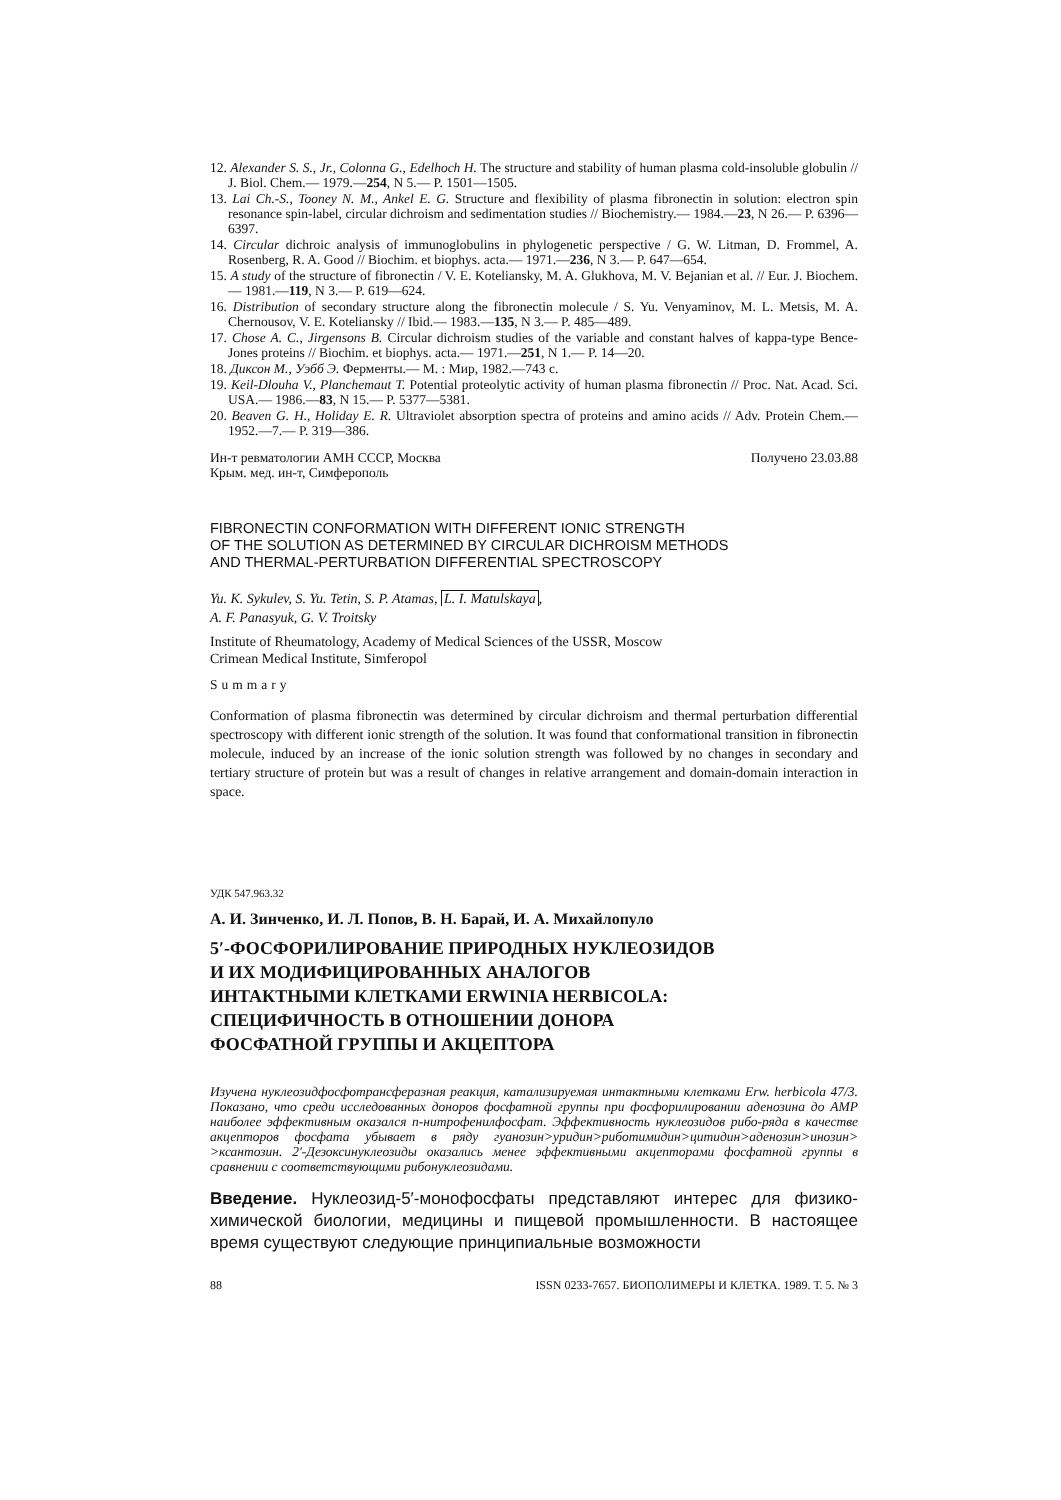12. Alexander S. S., Jr., Colonna G., Edelhoch H. The structure and stability of human plasma cold-insoluble globulin // J. Biol. Chem.— 1979.—254, N 5.— P. 1501—1505.
13. Lai Ch.-S., Tooney N. M., Ankel E. G. Structure and flexibility of plasma fibronectin in solution: electron spin resonance spin-label, circular dichroism and sedimentation studies // Biochemistry.— 1984.—23, N 26.— P. 6396—6397.
14. Circular dichroic analysis of immunoglobulins in phylogenetic perspective / G. W. Litman, D. Frommel, A. Rosenberg, R. A. Good // Biochim. et biophys. acta.— 1971.—236, N 3.— P. 647—654.
15. A study of the structure of fibronectin / V. E. Koteliansky, M. A. Glukhova, M. V. Bejanian et al. // Eur. J. Biochem.— 1981.—119, N 3.— P. 619—624.
16. Distribution of secondary structure along the fibronectin molecule / S. Yu. Venyaminov, M. L. Metsis, M. A. Chernousov, V. E. Koteliansky // Ibid.— 1983.—135, N 3.— P. 485—489.
17. Chose A. C., Jirgensons B. Circular dichroism studies of the variable and constant halves of kappa-type Bence-Jones proteins // Biochim. et biophys. acta.— 1971.—251, N 1.— P. 14—20.
18. Диксон М., Уэбб Э. Ферменты.— М. : Мир, 1982.—743 с.
19. Keil-Dlouha V., Planchemaut T. Potential proteolytic activity of human plasma fibronectin // Proc. Nat. Acad. Sci. USA.— 1986.—83, N 15.— P. 5377—5381.
20. Beaven G. H., Holiday E. R. Ultraviolet absorption spectra of proteins and amino acids // Adv. Protein Chem.— 1952.—7.— P. 319—386.
Ин-т ревматологии АМН СССР, Москва
Крым. мед. ин-т, Симферополь Получено 23.03.88
FIBRONECTIN CONFORMATION WITH DIFFERENT IONIC STRENGTH
OF THE SOLUTION AS DETERMINED BY CIRCULAR DICHROISM METHODS
AND THERMAL-PERTURBATION DIFFERENTIAL SPECTROSCOPY
Yu. K. Sykulev, S. Yu. Tetin, S. P. Atamas, L. I. Matulskaya,
A. F. Panasyuk, G. V. Troitsky
Institute of Rheumatology, Academy of Medical Sciences of the USSR, Moscow
Crimean Medical Institute, Simferopol
Summary
Conformation of plasma fibronectin was determined by circular dichroism and thermal perturbation differential spectroscopy with different ionic strength of the solution. It was found that conformational transition in fibronectin molecule, induced by an increase of the ionic solution strength was followed by no changes in secondary and tertiary structure of protein but was a result of changes in relative arrangement and domain-domain interaction in space.
УДК 547.963.32
А. И. Зинченко, И. Л. Попов, В. Н. Барай, И. А. Михайлопуло
5′-ФОСФОРИЛИРОВАНИЕ ПРИРОДНЫХ НУКЛЕОЗИДОВ
И ИХ МОДИФИЦИРОВАННЫХ АНАЛОГОВ
ИНТАКТНЫМИ КЛЕТКАМИ ERWINIA HERBICOLA:
СПЕЦИФИЧНОСТЬ В ОТНОШЕНИИ ДОНОРА
ФОСФАТНОЙ ГРУППЫ И АКЦЕПТОРА
Изучена нуклеозидфосфотрансферазная реакция, катализируемая интактными клетками Erw. herbicola 47/3. Показано, что среди исследованных доноров фосфатной группы при фосфорилировании аденозина до АМР наиболее эффективным оказался п-нитрофенилфосфат. Эффективность нуклеозидов рибо-ряда в качестве акцепторов фосфата убывает в ряду гуанозин>уридин>риботимидин>цитидин>аденозин>инозин> >ксантозин. 2′-Дезоксинуклеозиды оказались менее эффективными акцепторами фосфатной группы в сравнении с соответствующими рибонуклеозидами.
Введение. Нуклеозид-5′-монофосфаты представляют интерес для физико-химической биологии, медицины и пищевой промышленности. В настоящее время существуют следующие принципиальные возможности
88 ISSN 0233-7657. БИОПОЛИМЕРЫ И КЛЕТКА. 1989. Т. 5. № 3